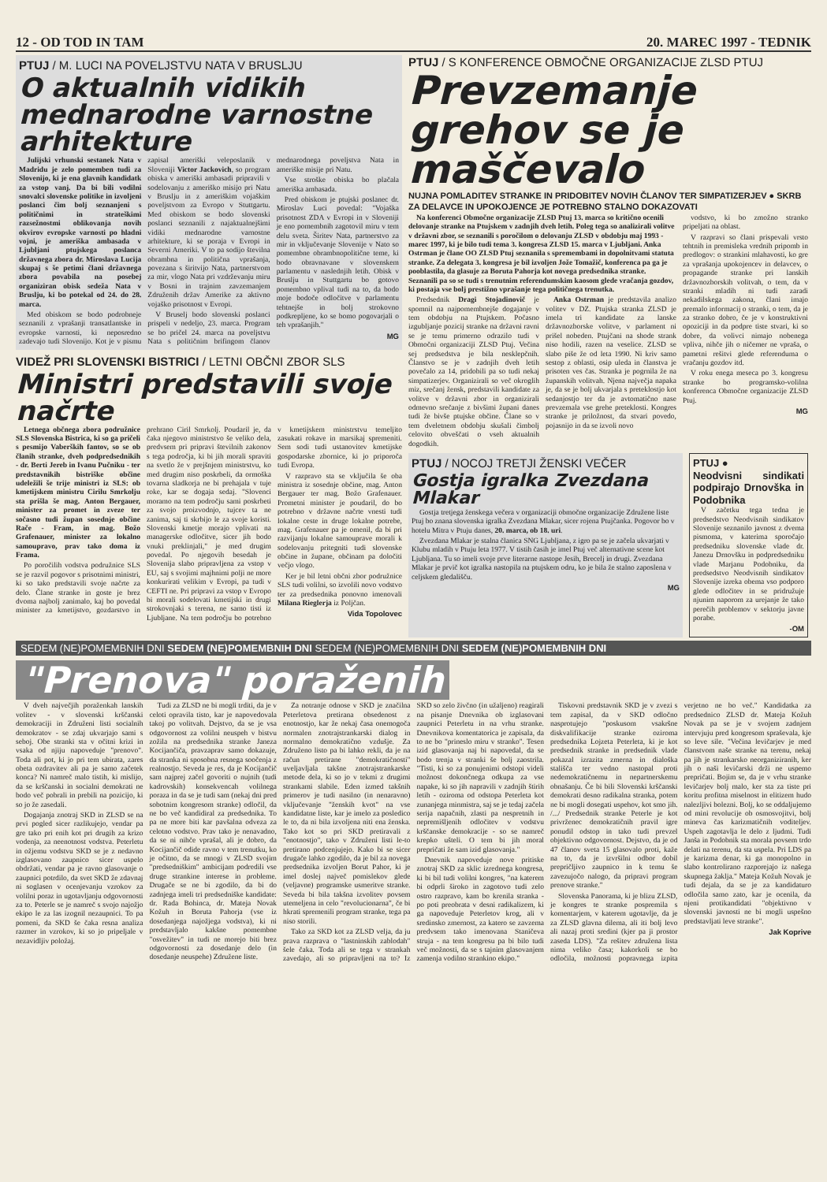12 - OD TOD IN TAM 20. MAREC 1997 - TEDNIK
PTUJ / M. LUCI NA POVELJSTVU NATA V BRUSLJU
O aktualnih vidikih mednarodne varnostne arhitekture
Julijski vrhunski sestanek Nata v Madridu je zelo pomemben tudi za Slovenijo, ki je ena glavnih kandidatk za vstop vanj. Da bi bili vodilni snovalci slovenske politike in izvoljeni poslanci čim bolj seznanjeni s političnimi in strateškimi razsežnostmi oblikovanja novih okvirov evropske varnosti po hladni vojni, je ameriška ambasada v Ljubljani ptujskega poslanca državnega zbora dr. Miroslava Lucija skupaj s še petimi člani državnega zbora povabila na posebej organiziran obisk sedeža Nata v Bruslju, ki bo potekal od 24. do 28. marca.
Med obiskom se bodo podrobneje seznanili z vprašanji transatlantske in evropske varnosti, ki neposredno zadevajo tudi Slovenijo. Kot je v pismu zapisal ameriški veleposlanik v Sloveniji Victor Jackovich, so program obiska v ameriški ambasadi pripravili v sodelovanju z ameriško misijo pri Natu v Bruslju in z ameriškim vojaškim poveljstvom za Evropo v Stuttgartu. Med obiskom se bodo slovenski poslanci seznanili z najaktualnejšimi vidiki mednarodne varnostne arhitekture, ki se poraja v Evropi in Severni Ameriki. V to pa sodijo številna obrambna in politična vprašanja, povezana s širitvijo Nata, partnerstvom za mir, vlogo Nata pri vzdrževanju miru v Bosni in trajnim zavzemanjem Združenih držav Amerike za aktivno vojaško prisotnost v Evropi.
V Bruselj bodo slovenski poslanci prispeli v nedeljo, 23. marca. Program se bo pričel 24. marca na poveljstvu Nata s političnim brifingom članov mednarodnega poveljstva Nata in ameriške misije pri Natu.
Vse stroške obiska bo plačala ameriška ambasada.
Pred obiskom je ptujski poslanec dr. Miroslav Luci povedal: "Vojaška prisotnost ZDA v Evropi in v Sloveniji je eno pomembnih zagotovil miru v tem delu sveta. Širitev Nata, partnerstvo za mir in vključevanje Slovenije v Nato so pomembne obrambnopolitične teme, ki bodo obravnavane v slovenskem parlamentu v naslednjih letih. Obisk v Bruslju in Stuttgartu bo gotovo pomembno vplival tudi na to, da bodo moje bodoče odločitve v parlamentu tehtnejše in bolj strokovno podkrepljene, ko se bomo pogovarjali o teh vprašanjih."
MG
VIDEŽ PRI SLOVENSKI BISTRICI / LETNI OBČNI ZBOR SLS
Ministri predstavili svoje načrte
Letnega občnega zbora podružnice SLS Slovenska Bistrica, ki so ga pričeli s pesmijo Vaberških fantov, so se ob članih stranke, dveh podpredsednikih - dr. Berti Jereb in Ivanu Pučniku - ter predstavnikih bistriške občine udeležili še trije ministri iz SLS: ob kmetijskem ministru Cirilu Smrkolju sta prišla še mag. Anton Bergauer, minister za promet in zveze ter sočasno tudi župan sosednje občine Rače - Fram, in mag. Božo Grafenauer, minister za lokalno samoupravo, prav tako doma iz Frama.
Po poročilih vodstva podružnice SLS se je razvil pogovor s prisotnimi ministri, ki so tako predstavili svoje načrte za delo. Člane stranke in goste je brez dvoma najbolj zanimalo, kaj bo povedal minister za kmetijstvo, gozdarstvo in prehrano Ciril Smrkolj. Poudaril je, da čaka njegovo ministrstvo še veliko dela, predvsem pri pripravi številnih zakonov s tega področja, ki bi jih morali spraviti na svetlo že v prejšnjem ministrstvu, ko med drugim niso poskrbeli, da ormoška tovarna sladkorja ne bi prehajala v tuje roke, kar se dogaja sedaj. "Slovenci moramo na tem področju sami poskrbeti za svojo proizvodnjo, tujcev ta ne zanima, saj ti skrbijo le za svoje koristi. Slovenski kmetje morajo vplivati na managerske odločitve, sicer jih bodo vnuki preklinjali," je med drugim povedal. Po njegovih besedah je Slovenija slabo pripravljena za vstop v EU, saj s svojimi majhnimi polji ne more konkurirati velikim v Evropi, pa tudi v CEFTI ne. Pri pripravi za vstop v Evropo bi morali sodelovati kmetijski in drugi strokovnjaki s terena, ne samo tisti iz Ljubljane. Na tem področju bo potrebno v kmetijskem ministrstvu temeljito zasukati rokave in marsikaj spremeniti. Sem sodi tudi ustanovitev kmetijske gospodarske zbornice, ki jo priporoča tudi Evropa.
V razpravo sta se vključila še oba ministra iz sosednje občine, mag. Anton Bergauer ter mag. Božo Grafenauer. Prometni minister je poudaril, do bo potrebno v državne načrte vnesti tudi lokalne ceste in druge lokalne potrebe, mag. Grafenauer pa je omenil, da bi pri razvijanju lokalne samouprave morali k sodelovanju pritegniti tudi slovenske občine in župane, občinam pa določiti večjo vlogo.
Ker je bil letni občni zbor podružnice SLS tudi volilni, so izvolili novo vodstvo ter za predsednika ponovno imenovali Milana Rieglerja iz Poljčan.
Vida Topolovec
PTUJ / S KONFERENCE OBMOČNE ORGANIZACIJE ZLSD PTUJ
Prevzemanje grehov se je maščevalo
NUJNA POMLADITEV STRANKE IN PRIDOBITEV NOVIH ČLANOV TER SIMPATIZERJEV ● SKRB ZA DELAVCE IN UPOKOJENCE JE POTREBNO STALNO DOKAZOVATI
Na konferenci Območne organizacije ZLSD Ptuj 13. marca so kritično ocenili delovanje stranke na Ptujskem v zadnjih dveh letih. Poleg tega so analizirali volitve v državni zbor, se seznanili s poročilom o delovanju ZLSD v obdobju maj 1993 - marec 1997, ki je bilo tudi tema 3. kongresa ZLSD 15. marca v Ljubljani. Anka Ostrman je člane OO ZLSD Ptuj seznanila s spremembami in dopolnitvami statuta stranke. Za delegata 3. kongresa je bil izvoljen Jože Tomažič, konferenca pa ga je pooblastila, da glasuje za Boruta Pahorja kot novega predsednika stranke. Seznanili pa so se tudi s trenutnim referendumskim kaosom glede vračanja gozdov, ki postaja vse bolj prestižno vprašanje tega političnega trenutka.
Predsednik Dragi Stojadinovič je spomnil na najpomembnejše dogajanje v tem obdobju na Ptujskem. Počasno izgubljanje pozicij stranke na državni ravni se je temu primerno odrazilo tudi v Območni organizaciji ZLSD Ptuj. Večina sej predsedstva je bila nesklepčnih. Članstvo se je v zadnjih dveh letih povečalo za 14, pridobili pa so tudi nekaj simpatizerjev. Organizirali so več okroglih miz, srečanj žensk, predstavili kandidate za volitve v državni zbor in organizirali odmevno srečanje z bivšimi župani danes tudi že bivše ptujske občine. Člane so v tem dveletnem obdobju skušali čimbolj celovito obveščati o vseh aktualnih dogodkih.
Anka Ostrman je predstavila analizo volitev v DZ. Ptujska stranka ZLSD je imela tri kandidate za lanske državnozborske volitve, v parlament ni prišel nobeden. Ptujčani na shode strank niso hodili, razen na veselice. ZLSD se slabo piše že od leta 1990. Ni kriv samo sestop z oblasti, osip uleda in članstva je prisoten ves čas. Stranka je pogrnila že na županskih volitvah. Njena največja napaka je, da se je bolj ukvarjala s preteklostjo kot sedanjostjo ter da je avtomatično nase prevzemala vse grehe preteklosti. Kongres stranke je priložnost, da stvari povedo, pojasnijo in da se izvoli novo
vodstvo, ki bo zmožno stranko pripeljati na oblast.
V razpravi so člani prispevali vrsto tehtnih in premisleka vrednih pripomb in predlogov: o strankini mlahavosti, ko gre za vprašanja upokojencev in delavcev, o propagande stranke pri lanskih državnozborskih volitvah, o tem, da v stranki mladih ni tudi zaradi nekadilskega zakona, člani imajo premalo informacij o stranki, o tem, da je za stranko dobro, če je v konstruktivni opoziciji in da podpre tiste stvari, ki so dobre, da volivci nimajo nobenega vpliva, nihče jih o ničemer ne vpraša, o pametni rešitvi glede referenduma o vračanju gozdov itd.
V roku enega meseca po 3. kongresu stranke bo programsko-volilna konferenca Območne organizacije ZLSD Ptuj.
MG
PTUJ / NOCOJ TRETJI ŽENSKI VEČER
Gostja igralka Zvezdana Mlakar
Gostja tretjega ženskega večera v organizaciji območne organizacije Združene liste Ptuj bo znana slovenska igralka Zvezdana Mlakar, sicer rojena Ptujčanka. Pogovor bo v hotelu Mitra v Ptuju danes, 20. marca, ob 18. uri.
Zvezdana Mlakar je stalna članica SNG Ljubljana, z igro pa se je začela ukvarjati v Klubu mladih v Ptuju leta 1977. V tistih časih je imel Ptuj več alternativne scene kot Ljubljana. Tu so imeli svoje prve literarne nastope Jesih, Brecelj in drugi. Zvezdana Mlakar je prvič kot igralka nastopila na ptujskem odru, ko je bila že stalno zaposlena v celjskem gledališču.
MG
PTUJ ●
Neodvisni sindikati podpirajo Drnovška in Podobnika
V začetku tega tedna je predsedstvo Neodvisnih sindikatov Slovenije seznanilo javnost z dvema pismoma, v katerima sporočajo predsedniku slovenske vlade dr. Janezu Drnovšku in podpredsedniku vlade Marjanu Podobniku, da predsedstvo Neodvisnih sindikatov Slovenije izreka obema vso podporo glede odločitev in se pridružuje njunim naporom za urejanje že tako perečih problemov v sektorju javne porabe.
-OM
SEDEM (NE)POMEMBNIH DNI SEDEM (NE)POMEMBNIH DNI SEDEM (NE)POMEMBNIH DNI SEDEM (NE)POMEMBNIH DNI
"Prenova" poraženih
V dveh največjih poraženkah lanskih volitev - v slovenski krščanski demokraciji in Združeni listi socialnih demokratov - se zdaj ukvarjajo sami s seboj. Obe stranki sta v očitni krizi in vsaka od njiju napoveduje "prenovo". Toda ali pot, ki jo pri tem ubirata, zares obeta ozdravitev ali pa je samo začetek konca? Ni namreč malo tistih, ki mislijo, da se krščanski in socialni demokrati ne bodo več pobrali in prebili na pozicijo, ki so jo že zasedali.
Dogajanja znotraj SKD in ZLSD se na prvi pogled sicer razlikujejo, vendar pa gre tako pri enih kot pri drugih za krizo vodenja, za neenotnost vodstva. Peterletu in ožjemu vodstvu SKD se je z nedavno izglasovano zaupnico sicer uspelo obdržati, vendar pa je ravno glasovanje o zaupnici potrdilo, da svet SKD že zdavnaj ni soglasen v ocenjevanju vzrokov za volilni poraz in ugotavljanju odgovornosti za to. Peterle se je namreč s svojo najožjo ekipo le za las izognil nezaupnici. To pa pomeni, da SKD še čaka resna analiza razmer in vzrokov, ki so jo pripeljale v nezavidljiv položaj.
Tudi za ZLSD ne bi mogli trditi, da je v celoti opravila tisto, kar je napovedovala takoj po volitvah. Dejstvo, da se je vsa odgovornost za volilni neuspeh v bistvu zožila na predsednika stranke Janeza Kocijančiča, pravzaprav samo dokazuje, da stranka ni sposobna resnega soočenja z realnostjo. Seveda je res, da je Kocijančič sam najprej začel govoriti o nujnih (tudi kadrovskih) konsekvencah volilnega poraza in da se je tudi sam (nekaj dni pred sobotnim kongresom stranke) odločil, da ne bo več kandidiral za predsednika. To pa ne more biti kar pavšalna odveza za celotno vodstvo. Prav tako je nenavadno, da se ni nihče vprašal, ali je dobro, da Kocijančič odide ravno v tem trenutku, ko je očitno, da se mnogi v ZLSD svojim "predsedniškim" ambicijam podredili vse druge strankine interese in probleme. Drugače se ne bi zgodilo, da bi do zadnjega imeli tri predsedniške kandidate: dr. Rada Bohinca, dr. Mateja Novak Kožuh in Boruta Pahorja (vse iz dosedanjega najožjega vodstva), ki ni predstavljalo kakšne pomembne "osvežitev" in tudi ne morejo biti brez odgovornosti za dosedanje delo (in dosedanje neuspehe) Združene liste.
Za notranje odnose v SKD je značilna Peterletova pretirana obsedenost z enotnostjo, kar že nekaj časa onemogoča normalen znotrajstrankarski dialog in normalno demokratično vzdušje. Za Združeno listo pa bi lahko rekli, da je na račun pretirane "demokratičnosti" uveljavljala takšne znotrajstrankarske metode dela, ki so jo v tekmi z drugimi strankami slabile. Eden izmed takšnih primerov je tudi nasilno (in nenaravno) vključevanje "ženskih kvot" na vse kandidatne liste, kar je imelo za posledico le to, da ni bila izvoljena niti ena ženska. Tako kot so pri SKD pretiravali z "enotnostjo", tako v Združeni listi le-to pretirano podcenjujejo. Kako bi se sicer drugače lahko zgodilo, da je bil za novega predsednika izvoljen Borut Pahor, ki je imel doslej največ pomislekov glede (veljavne) programske usmeritve stranke. Seveda bi bila takšna izvolitev povsem utemeljena in celo "revolucionarna", če bi hkrati spremenili program stranke, tega pa niso storili.
Tako za SKD kot za ZLSD velja, da ju prava razprava o "lastninskih zablodah" šele čaka. Toda ali se tega v strankah zavedajo, ali so pripravljeni na to? Iz SKD so zelo živčno (in užaljeno) reagirali na pisanje Dnevnika ob izglasovani zaupnici Peterletu in na vrhu stranke. Dnevnikova komentatorica je zapisala, da to ne bo "prineslo miru v stranko". Tesen izid glasovanja naj bi napovedal, da se bodo trenja v stranki še bolj zaostrila. "Tisti, ki so za ponujenimi odstopi videli možnost dokončnega odkupa za vse napake, ki so jih napravili v zadnjih štirih letih - oziroma od odstopa Peterleta kot zunanjega minmistra, saj se je tedaj začela serija napačnih, zlasti pa nespretnih in nepremišljenih odločitev v vodstvu krščanske demokracije - so se namreč krepko ušteli. O tem bi jih moral prepričati že sam izid glasovanja."
Dnevnik napoveduje nove pritiske znotraj SKD za sklic izrednega kongresa, ki bi bil tudi volilni kongres, "na katerem bi odprli široko in zagotovo tudi zelo ostro razpravo, kam bo krenila stranka - po poti preobrata v desni radikalizem, ki ga napoveduje Peterletov krog, ali v sredinsko zmernost, za katero se zavzema predvsem tako imenovana Staničeva struja - na tem kongresu pa bi bilo tudi več možnosti, da se s tajnim glasovanjem zamenja vodilno strankino ekipo."
Tiskovni predstavnik SKD je v zvezi s tem zapisal, da v SKD odločno nasprotujejo "poskusom vsakršne diskvalifikacije stranke oziroma predsednika Lojzeta Peterleta, ki je kot predsednik stranke in predsednik vlade pokazal izrazita zmerna in dialoška stališča ter vedno nastopal proti nedemokratičnemu in nepartnerskemu obnašanju. Če bi bili Slovenski krščanski demokrati desno radikalna stranka, potem ne bi mogli dosegati uspehov, kot smo jih. /.../ Predsednik stranke Peterle je kot privrženec demokratičnih pravil igre ponudil odstop in tako tudi prevzel objektivno odgovornost. Dejstvo, da je od 47 članov sveta 15 glasovalo proti, kaže na to, da je izvršilni odbor dobil prepričljivo zaupnico in k temu še zavezujočo nalogo, da pripravi program prenove stranke."
Slovenska Panorama, ki je blizu ZLSD, je kongres te stranke pospremila s komentarjem, v katerem ugotavlje, da je za ZLSD glavna dilema, ali iti bolj levo ali nazaj proti sredini (kjer pa ji prostor zaseda LDS). "Za rešitev združena lista nima veliko časa; kakorkoli se bo odločila, možnosti popravnega izpita verjetno ne bo več." Kandidatka za predsednico ZLSD dr. Mateja Kožuh Novak pa se je v svojem zadnjem intervjuju pred kongresom spraševala, kje so leve sile. "Večina levičarjev je med članstvom naše stranke na terenu, nekaj pa jih je strankarsko neorganiziranih, ker jih o naši levičarski drži ne uspemo prepričati. Bojim se, da je v vrhu stranke levičarjev bolj malo, ker sta za tiste pri koritu profitna miselnost in elitizem hudo nalezljivi bolezni. Bolj, ko se oddaljujemo od mini revolucije ob osmosvojitvi, bolj mineva čas karizmatičnih voditeljev. Uspeh zagotavlja le delo z ljudmi. Tudi Janša in Podobnik sta morala povsem trdo delati na terenu, da sta uspela. Pri LDS pa je karizma denar, ki ga monopolno in slabo kontrolirano razporejajo iz našega skupnega žaklja." Mateja Kožuh Novak je tudi dejala, da se je za kandidaturo odločila samo zato, kar je ocenila, da njeni protikandidati "objektivno v slovenski javnosti ne bi mogli uspešno predstavljati leve stranke".
Jak Koprive